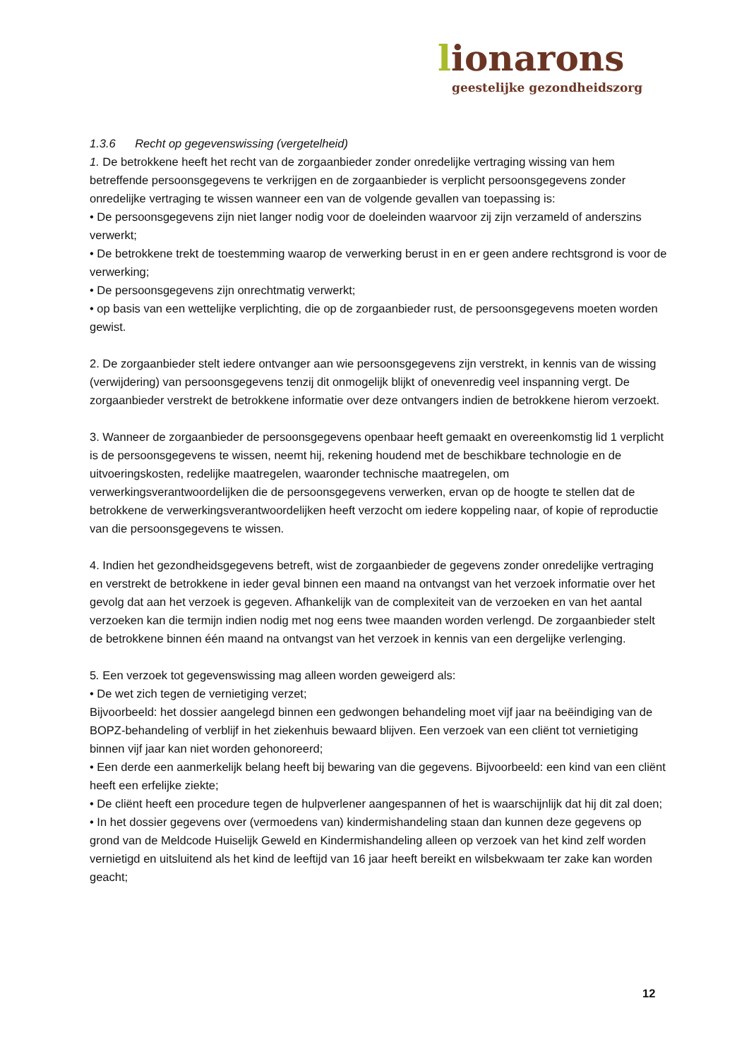lionarons
geestelijke gezondheidszorg
1.3.6 Recht op gegevenswissing (vergetelheid)
1. De betrokkene heeft het recht van de zorgaanbieder zonder onredelijke vertraging wissing van hem betreffende persoonsgegevens te verkrijgen en de zorgaanbieder is verplicht persoonsgegevens zonder onredelijke vertraging te wissen wanneer een van de volgende gevallen van toepassing is:
• De persoonsgegevens zijn niet langer nodig voor de doeleinden waarvoor zij zijn verzameld of anderszins verwerkt;
• De betrokkene trekt de toestemming waarop de verwerking berust in en er geen andere rechtsgrond is voor de verwerking;
• De persoonsgegevens zijn onrechtmatig verwerkt;
• op basis van een wettelijke verplichting, die op de zorgaanbieder rust, de persoonsgegevens moeten worden gewist.
2. De zorgaanbieder stelt iedere ontvanger aan wie persoonsgegevens zijn verstrekt, in kennis van de wissing (verwijdering) van persoonsgegevens tenzij dit onmogelijk blijkt of onevenredig veel inspanning vergt. De zorgaanbieder verstrekt de betrokkene informatie over deze ontvangers indien de betrokkene hierom verzoekt.
3. Wanneer de zorgaanbieder de persoonsgegevens openbaar heeft gemaakt en overeenkomstig lid 1 verplicht is de persoonsgegevens te wissen, neemt hij, rekening houdend met de beschikbare technologie en de uitvoeringskosten, redelijke maatregelen, waaronder technische maatregelen, om verwerkingsverantwoordelijken die de persoonsgegevens verwerken, ervan op de hoogte te stellen dat de betrokkene de verwerkingsverantwoordelijken heeft verzocht om iedere koppeling naar, of kopie of reproductie van die persoonsgegevens te wissen.
4. Indien het gezondheidsgegevens betreft, wist de zorgaanbieder de gegevens zonder onredelijke vertraging en verstrekt de betrokkene in ieder geval binnen een maand na ontvangst van het verzoek informatie over het gevolg dat aan het verzoek is gegeven. Afhankelijk van de complexiteit van de verzoeken en van het aantal verzoeken kan die termijn indien nodig met nog eens twee maanden worden verlengd. De zorgaanbieder stelt de betrokkene binnen één maand na ontvangst van het verzoek in kennis van een dergelijke verlenging.
5. Een verzoek tot gegevenswissing mag alleen worden geweigerd als:
• De wet zich tegen de vernietiging verzet;
Bijvoorbeeld: het dossier aangelegd binnen een gedwongen behandeling moet vijf jaar na beëindiging van de BOPZ-behandeling of verblijf in het ziekenhuis bewaard blijven. Een verzoek van een cliënt tot vernietiging binnen vijf jaar kan niet worden gehonoreerd;
• Een derde een aanmerkelijk belang heeft bij bewaring van die gegevens. Bijvoorbeeld: een kind van een cliënt heeft een erfelijke ziekte;
• De cliënt heeft een procedure tegen de hulpverlener aangespannen of het is waarschijnlijk dat hij dit zal doen;
• In het dossier gegevens over (vermoedens van) kindermishandeling staan dan kunnen deze gegevens op grond van de Meldcode Huiselijk Geweld en Kindermishandeling alleen op verzoek van het kind zelf worden vernietigd en uitsluitend als het kind de leeftijd van 16 jaar heeft bereikt en wilsbekwaam ter zake kan worden geacht;
12